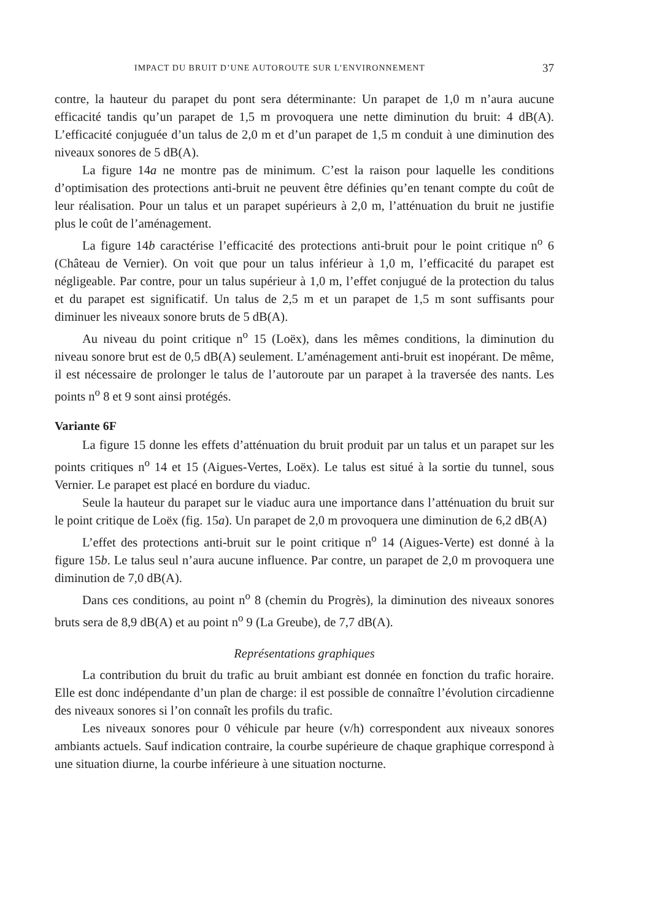IMPACT DU BRUIT D’UNE AUTOROUTE SUR L’ENVIRONNEMENT 37
contre, la hauteur du parapet du pont sera déterminante: Un parapet de 1,0 m n’aura aucune efficacité tandis qu’un parapet de 1,5 m provoquera une nette diminution du bruit: 4 dB(A). L’efficacité conjuguée d’un talus de 2,0 m et d’un parapet de 1,5 m conduit à une diminution des niveaux sonores de 5 dB(A).
La figure 14a ne montre pas de minimum. C’est la raison pour laquelle les conditions d’optimisation des protections anti-bruit ne peuvent être définies qu’en tenant compte du coût de leur réalisation. Pour un talus et un parapet supérieurs à 2,0 m, l’atténuation du bruit ne justifie plus le coût de l’aménagement.
La figure 14b caractérise l’efficacité des protections anti-bruit pour le point critique n<sup>o</sup> 6 (Château de Vernier). On voit que pour un talus inférieur à 1,0 m, l’efficacité du parapet est négligeable. Par contre, pour un talus supérieur à 1,0 m, l’effet conjugué de la protection du talus et du parapet est significatif. Un talus de 2,5 m et un parapet de 1,5 m sont suffisants pour diminuer les niveaux sonore bruts de 5 dB(A).
Au niveau du point critique n<sup>o</sup> 15 (Loëx), dans les mêmes conditions, la diminution du niveau sonore brut est de 0,5 dB(A) seulement. L’aménagement anti-bruit est inopérant. De même, il est nécessaire de prolonger le talus de l’autoroute par un parapet à la traversée des nants. Les points n<sup>o</sup> 8 et 9 sont ainsi protégés.
Variante 6F
La figure 15 donne les effets d’atténuation du bruit produit par un talus et un parapet sur les points critiques n<sup>o</sup> 14 et 15 (Aigues-Vertes, Loëx). Le talus est situé à la sortie du tunnel, sous Vernier. Le parapet est placé en bordure du viaduc.
Seule la hauteur du parapet sur le viaduc aura une importance dans l’atténuation du bruit sur le point critique de Loëx (fig. 15a). Un parapet de 2,0 m provoquera une diminution de 6,2 dB(A)
L’effet des protections anti-bruit sur le point critique n<sup>o</sup> 14 (Aigues-Verte) est donné à la figure 15b. Le talus seul n’aura aucune influence. Par contre, un parapet de 2,0 m provoquera une diminution de 7,0 dB(A).
Dans ces conditions, au point n<sup>o</sup> 8 (chemin du Progrès), la diminution des niveaux sonores bruts sera de 8,9 dB(A) et au point n<sup>o</sup> 9 (La Greube), de 7,7 dB(A).
Représentations graphiques
La contribution du bruit du trafic au bruit ambiant est donnée en fonction du trafic horaire. Elle est donc indépendante d’un plan de charge: il est possible de connaître l’évolution circadienne des niveaux sonores si l’on connaît les profils du trafic.
Les niveaux sonores pour 0 véhicule par heure (v/h) correspondent aux niveaux sonores ambiants actuels. Sauf indication contraire, la courbe supérieure de chaque graphique correspond à une situation diurne, la courbe inférieure à une situation nocturne.